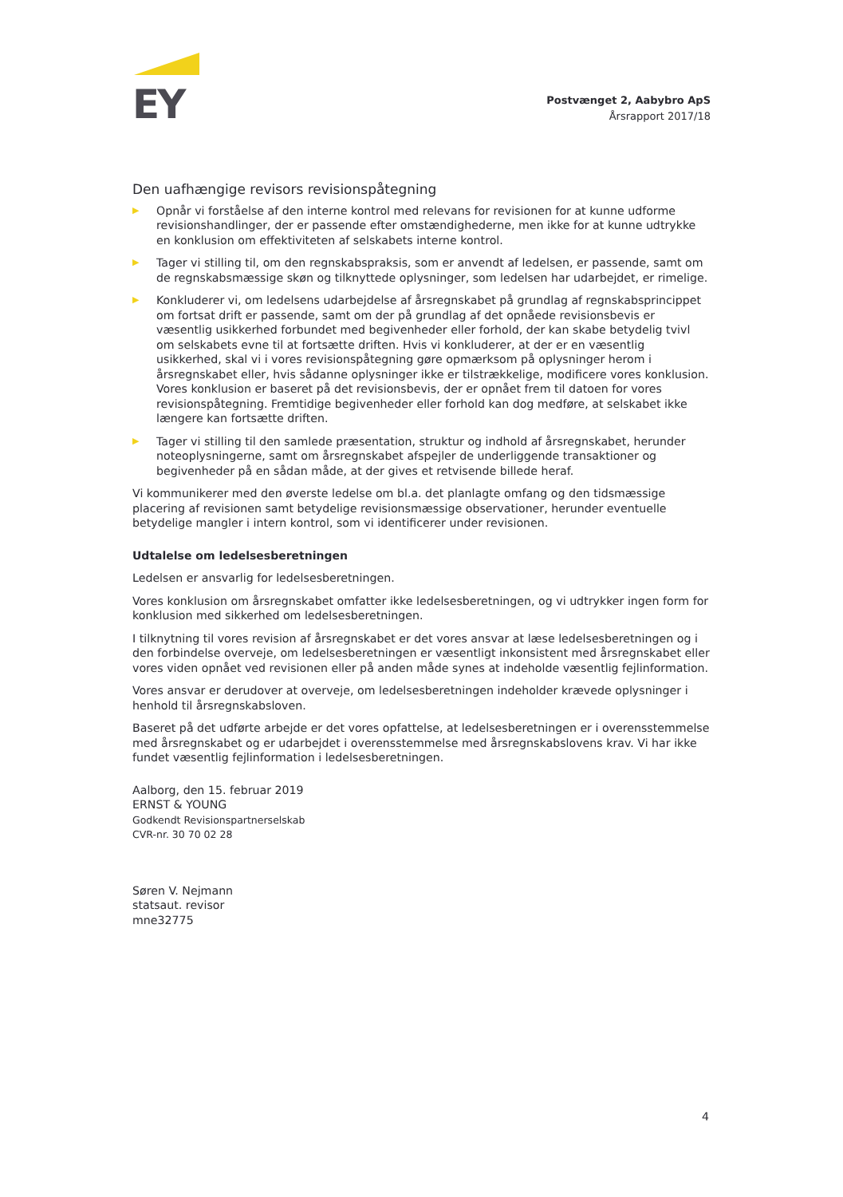EY
Postvænget 2, Aabybro ApS
Årsrapport 2017/18
Den uafhængige revisors revisionspåtegning
▶ Opnår vi forståelse af den interne kontrol med relevans for revisionen for at kunne udforme revisionshandlinger, der er passende efter omstændighederne, men ikke for at kunne udtrykke en konklusion om effektiviteten af selskabets interne kontrol.
▶ Tager vi stilling til, om den regnskabspraksis, som er anvendt af ledelsen, er passende, samt om de regnskabsmæssige skøn og tilknyttede oplysninger, som ledelsen har udarbejdet, er rimelige.
▶ Konkluderer vi, om ledelsens udarbejdelse af årsregnskabet på grundlag af regnskabsprincippet om fortsat drift er passende, samt om der på grundlag af det opnåede revisionsbevis er væsentlig usikkerhed forbundet med begivenheder eller forhold, der kan skabe betydelig tvivl om selskabets evne til at fortsætte driften. Hvis vi konkluderer, at der er en væsentlig usikkerhed, skal vi i vores revisionspåtegning gøre opmærksom på oplysninger herom i årsregnskabet eller, hvis sådanne oplysninger ikke er tilstrækkelige, modificere vores konklusion. Vores konklusion er baseret på det revisionsbevis, der er opnået frem til datoen for vores revisionspåtegning. Fremtidige begivenheder eller forhold kan dog medføre, at selskabet ikke længere kan fortsætte driften.
▶ Tager vi stilling til den samlede præsentation, struktur og indhold af årsregnskabet, herunder noteoplysningerne, samt om årsregnskabet afspejler de underliggende transaktioner og begivenheder på en sådan måde, at der gives et retvisende billede heraf.
Vi kommunikerer med den øverste ledelse om bl.a. det planlagte omfang og den tidsmæssige placering af revisionen samt betydelige revisionsmæssige observationer, herunder eventuelle betydelige mangler i intern kontrol, som vi identificerer under revisionen.
Udtalelse om ledelsesberetningen
Ledelsen er ansvarlig for ledelsesberetningen.
Vores konklusion om årsregnskabet omfatter ikke ledelsesberetningen, og vi udtrykker ingen form for konklusion med sikkerhed om ledelsesberetningen.
I tilknytning til vores revision af årsregnskabet er det vores ansvar at læse ledelsesberetningen og i den forbindelse overveje, om ledelsesberetningen er væsentligt inkonsistent med årsregnskabet eller vores viden opnået ved revisionen eller på anden måde synes at indeholde væsentlig fejlinformation.
Vores ansvar er derudover at overveje, om ledelsesberetningen indeholder krævede oplysninger i henhold til årsregnskabsloven.
Baseret på det udførte arbejde er det vores opfattelse, at ledelsesberetningen er i overensstemmelse med årsregnskabet og er udarbejdet i overensstemmelse med årsregnskabslovens krav. Vi har ikke fundet væsentlig fejlinformation i ledelsesberetningen.
Aalborg, den 15. februar 2019
ERNST & YOUNG
Godkendt Revisionspartnerselskab
CVR-nr. 30 70 02 28
Søren V. Nejmann
statsaut. revisor
mne32775
4